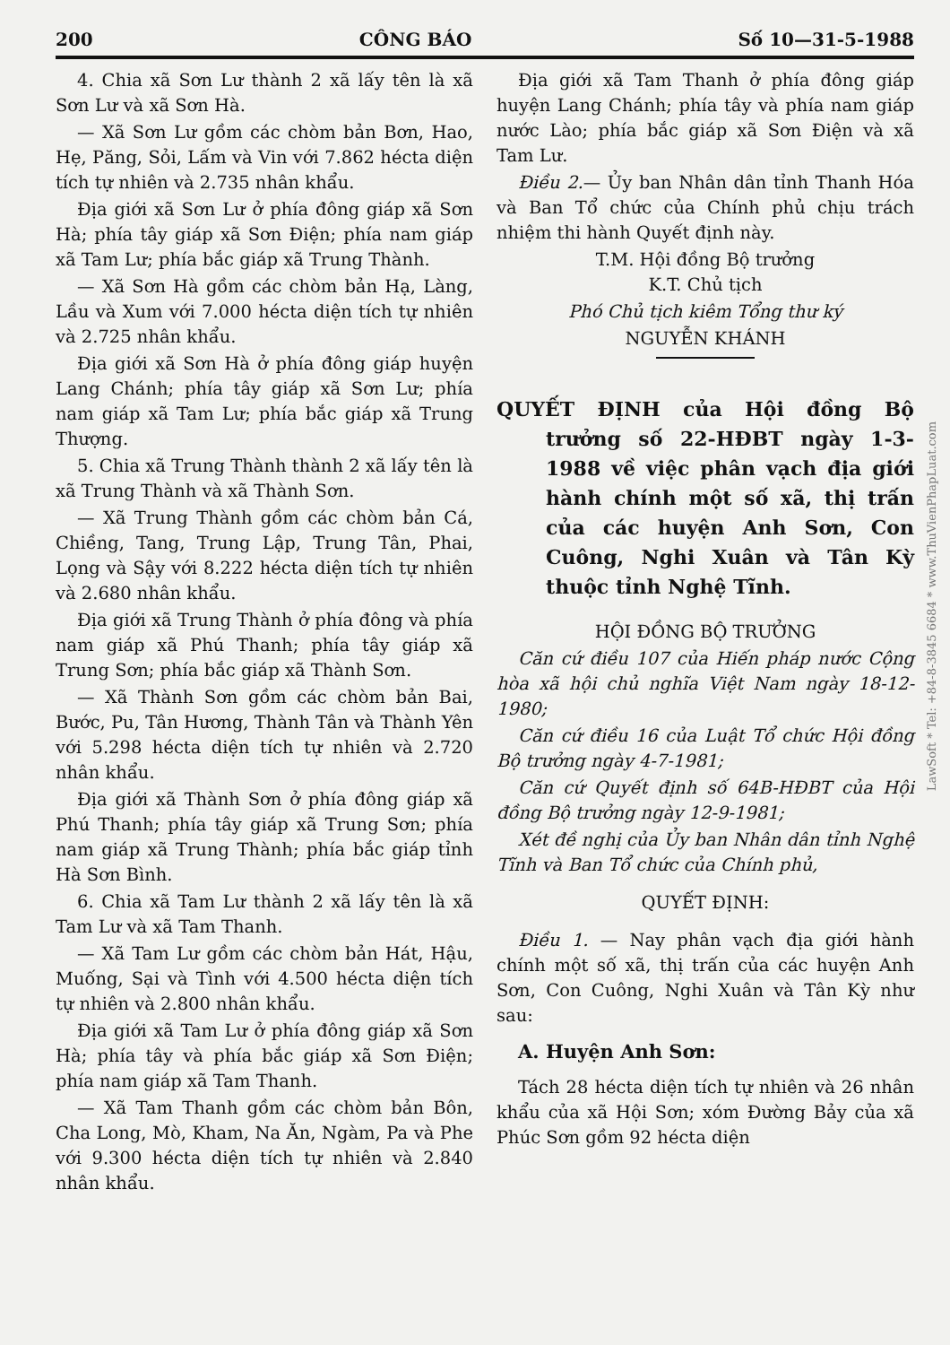200 CÔNG BÁO Số 10—31-5-1988
4. Chia xã Sơn Lư thành 2 xã lấy tên là xã Sơn Lư và xã Sơn Hà.
— Xã Sơn Lư gồm các chòm bản Bơn, Hao, Hẹ, Păng, Sỏi, Lấm và Vin với 7.862 hécta diện tích tự nhiên và 2.735 nhân khẩu.
Địa giới xã Sơn Lư ở phía đông giáp xã Sơn Hà; phía tây giáp xã Sơn Điện; phía nam giáp xã Tam Lư; phía bắc giáp xã Trung Thành.
— Xã Sơn Hà gồm các chòm bản Hạ, Làng, Lầu và Xum với 7.000 hécta diện tích tự nhiên và 2.725 nhân khẩu.
Địa giới xã Sơn Hà ở phía đông giáp huyện Lang Chánh; phía tây giáp xã Sơn Lư; phía nam giáp xã Tam Lư; phía bắc giáp xã Trung Thượng.
5. Chia xã Trung Thành thành 2 xã lấy tên là xã Trung Thành và xã Thành Sơn.
— Xã Trung Thành gồm các chòm bản Cá, Chiềng, Tang, Trung Lập, Trung Tân, Phai, Lọng và Sậy với 8.222 hécta diện tích tự nhiên và 2.680 nhân khẩu.
Địa giới xã Trung Thành ở phía đông và phía nam giáp xã Phú Thanh; phía tây giáp xã Trung Sơn; phía bắc giáp xã Thành Sơn.
— Xã Thành Sơn gồm các chòm bản Bai, Bước, Pu, Tân Hương, Thành Tân và Thành Yên với 5.298 hécta diện tích tự nhiên và 2.720 nhân khẩu.
Địa giới xã Thành Sơn ở phía đông giáp xã Phú Thanh; phía tây giáp xã Trung Sơn; phía nam giáp xã Trung Thành; phía bắc giáp tỉnh Hà Sơn Bình.
6. Chia xã Tam Lư thành 2 xã lấy tên là xã Tam Lư và xã Tam Thanh.
— Xã Tam Lư gồm các chòm bản Hát, Hậu, Muống, Sại và Tình với 4.500 hécta diện tích tự nhiên và 2.800 nhân khẩu.
Địa giới xã Tam Lư ở phía đông giáp xã Sơn Hà; phía tây và phía bắc giáp xã Sơn Điện; phía nam giáp xã Tam Thanh.
— Xã Tam Thanh gồm các chòm bản Bôn, Cha Long, Mò, Kham, Na Ăn, Ngàm, Pa và Phe với 9.300 hécta diện tích tự nhiên và 2.840 nhân khẩu.
Địa giới xã Tam Thanh ở phía đông giáp huyện Lang Chánh; phía tây và phía nam giáp nước Lào; phía bắc giáp xã Sơn Điện và xã Tam Lư.
Điều 2.— Ủy ban Nhân dân tỉnh Thanh Hóa và Ban Tổ chức của Chính phủ chịu trách nhiệm thi hành Quyết định này.
T.M. Hội đồng Bộ trưởng
K.T. Chủ tịch
Phó Chủ tịch kiêm Tổng thư ký
NGUYỄN KHÁNH
QUYẾT ĐỊNH của Hội đồng Bộ trưởng số 22-HĐBT ngày 1-3-1988 về việc phân vạch địa giới hành chính một số xã, thị trấn của các huyện Anh Sơn, Con Cuông, Nghi Xuân và Tân Kỳ thuộc tỉnh Nghệ Tĩnh.
HỘI ĐỒNG BỘ TRƯỞNG
Căn cứ điều 107 của Hiến pháp nước Cộng hòa xã hội chủ nghĩa Việt Nam ngày 18-12-1980;
Căn cứ điều 16 của Luật Tổ chức Hội đồng Bộ trưởng ngày 4-7-1981;
Căn cứ Quyết định số 64B-HĐBT của Hội đồng Bộ trưởng ngày 12-9-1981;
Xét đề nghị của Ủy ban Nhân dân tỉnh Nghệ Tĩnh và Ban Tổ chức của Chính phủ,
QUYẾT ĐỊNH:
Điều 1. — Nay phân vạch địa giới hành chính một số xã, thị trấn của các huyện Anh Sơn, Con Cuông, Nghi Xuân và Tân Kỳ như sau:
A. Huyện Anh Sơn:
Tách 28 hécta diện tích tự nhiên và 26 nhân khẩu của xã Hội Sơn; xóm Đường Bảy của xã Phúc Sơn gồm 92 hécta diện
LawSoft * Tel: +84-8-3845 6684 * www.ThuVienPhapLuat.com